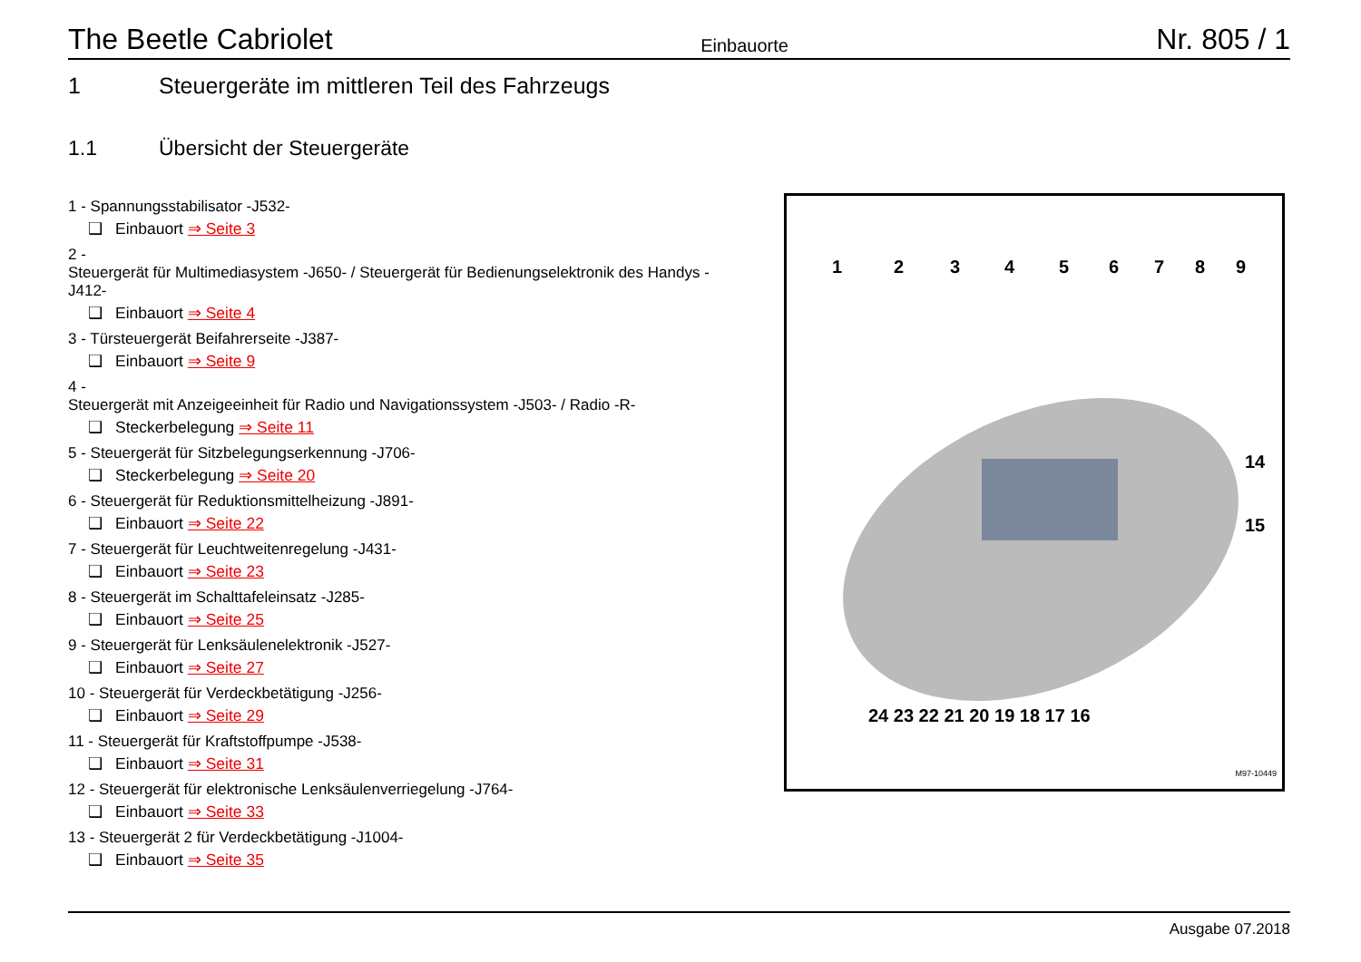The Beetle Cabriolet Einbauorte Nr. 805 / 1
1 Steuergeräte im mittleren Teil des Fahrzeugs
1.1 Übersicht der Steuergeräte
1 - Spannungsstabilisator -J532-
❑ Einbauort ⇒ Seite 3
2 -
Steuergerät für Multimediasystem -J650- / Steuergerät für Bedienungselektronik des Handys -J412-
❑ Einbauort ⇒ Seite 4
3 - Türsteuergerät Beifahrerseite -J387-
❑ Einbauort ⇒ Seite 9
4 -
Steuergerät mit Anzeigeeinheit für Radio und Navigationssystem -J503- / Radio -R-
❑ Steckerbelegung ⇒ Seite 11
5 - Steuergerät für Sitzbelegungserkennung -J706-
❑ Steckerbelegung ⇒ Seite 20
6 - Steuergerät für Reduktionsmittelheizung -J891-
❑ Einbauort ⇒ Seite 22
7 - Steuergerät für Leuchtweitenregelung -J431-
❑ Einbauort ⇒ Seite 23
8 - Steuergerät im Schalttafeleinsatz -J285-
❑ Einbauort ⇒ Seite 25
9 - Steuergerät für Lenksäulenelektronik -J527-
❑ Einbauort ⇒ Seite 27
10 - Steuergerät für Verdeckbetätigung -J256-
❑ Einbauort ⇒ Seite 29
11 - Steuergerät für Kraftstoffpumpe -J538-
❑ Einbauort ⇒ Seite 31
12 - Steuergerät für elektronische Lenksäulenverriegelung -J764-
❑ Einbauort ⇒ Seite 33
13 - Steuergerät 2 für Verdeckbetätigung -J1004-
❑ Einbauort ⇒ Seite 35
1
2
3
4
5
6
7
8
9
x
x
x
x
24 23 22 21 20 19 18 17 16
14
15
x
x
M97-10449
Ausgabe 07.2018